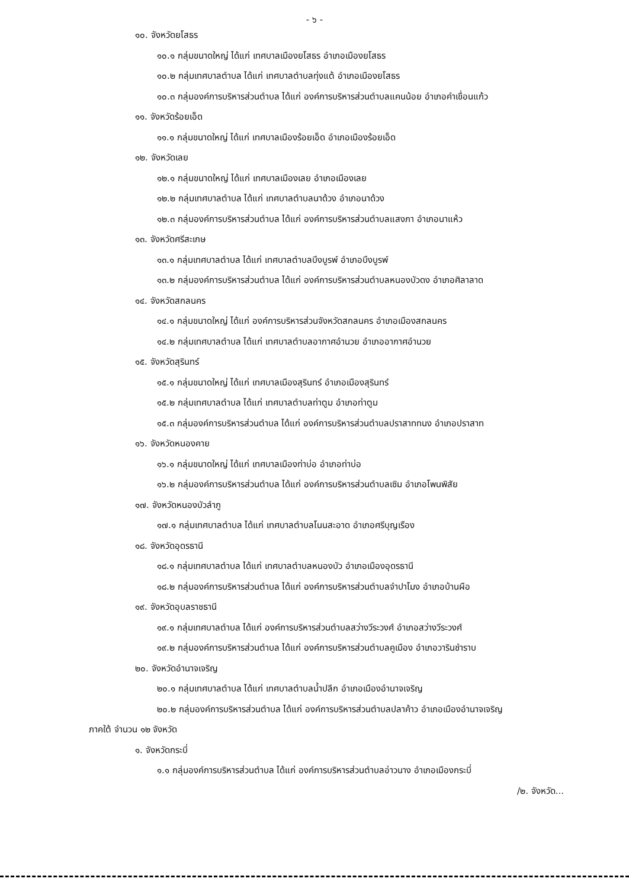- ๖ -
๑๐. จังหวัดยโสธร
๑๐.๑ กลุ่มขนาดใหญ่ ได้แก่ เทศบาลเมืองยโสธร อำเภอเมืองยโสธร
๑๐.๒ กลุ่มเทศบาลตำบล ได้แก่ เทศบาลตำบลทุ่งแต้ อำเภอเมืองยโสธร
๑๐.๓ กลุ่มองค์การบริหารส่วนตำบล ได้แก่ องค์การบริหารส่วนตำบลแคนน้อย อำเภอคำเขื่อนแก้ว
๑๑. จังหวัดร้อยเอ็ด
๑๑.๑ กลุ่มขนาดใหญ่ ได้แก่ เทศบาลเมืองร้อยเอ็ด อำเภอเมืองร้อยเอ็ด
๑๒. จังหวัดเลย
๑๒.๑ กลุ่มขนาดใหญ่ ได้แก่ เทศบาลเมืองเลย อำเภอเมืองเลย
๑๒.๒ กลุ่มเทศบาลตำบล ได้แก่ เทศบาลตำบลนาด้วง อำเภอนาด้วง
๑๒.๓ กลุ่มองค์การบริหารส่วนตำบล ได้แก่ องค์การบริหารส่วนตำบลแสงภา อำเภอนาแห้ว
๑๓. จังหวัดศรีสะเกษ
๑๓.๑ กลุ่มเทศบาลตำบล ได้แก่ เทศบาลตำบลบึงบูรพ์ อำเภอบึงบูรพ์
๑๓.๒ กลุ่มองค์การบริหารส่วนตำบล ได้แก่ องค์การบริหารส่วนตำบลหนองบัวดง อำเภอศิลาลาด
๑๔. จังหวัดสกลนคร
๑๔.๑ กลุ่มขนาดใหญ่ ได้แก่ องค์การบริหารส่วนจังหวัดสกลนคร อำเภอเมืองสกลนคร
๑๔.๒ กลุ่มเทศบาลตำบล ได้แก่ เทศบาลตำบลอากาศอำนวย อำเภออากาศอำนวย
๑๕. จังหวัดสุรินทร์
๑๕.๑ กลุ่มขนาดใหญ่ ได้แก่ เทศบาลเมืองสุรินทร์ อำเภอเมืองสุรินทร์
๑๕.๒ กลุ่มเทศบาลตำบล ได้แก่ เทศบาลตำบลท่าตูม อำเภอท่าตูม
๑๕.๓ กลุ่มองค์การบริหารส่วนตำบล ได้แก่ องค์การบริหารส่วนตำบลปราสาททนง อำเภอปราสาท
๑๖. จังหวัดหนองคาย
๑๖.๑ กลุ่มขนาดใหญ่ ได้แก่ เทศบาลเมืองท่าบ่อ อำเภอท่าบ่อ
๑๖.๒ กลุ่มองค์การบริหารส่วนตำบล ได้แก่ องค์การบริหารส่วนตำบลเซิม อำเภอโพนพิสัย
๑๗. จังหวัดหนองบัวลำภู
๑๗.๑ กลุ่มเทศบาลตำบล ได้แก่ เทศบาลตำบลโนนสะอาด อำเภอศรีบุญเรือง
๑๘. จังหวัดอุดรธานี
๑๘.๑ กลุ่มเทศบาลตำบล ได้แก่ เทศบาลตำบลหนองบัว อำเภอเมืองอุดรธานี
๑๘.๒ กลุ่มองค์การบริหารส่วนตำบล ได้แก่ องค์การบริหารส่วนตำบลจำปาโมง อำเภอบ้านผือ
๑๙. จังหวัดอุบลราชธานี
๑๙.๑ กลุ่มเทศบาลตำบล ได้แก่ องค์การบริหารส่วนตำบลสว่างวีระวงศ์ อำเภอสว่างวีระวงศ์
๑๙.๒ กลุ่มองค์การบริหารส่วนตำบล ได้แก่ องค์การบริหารส่วนตำบลคูเมือง อำเภอวารินชำราบ
๒๐. จังหวัดอำนาจเจริญ
๒๐.๑ กลุ่มเทศบาลตำบล ได้แก่ เทศบาลตำบลน้ำปลีก อำเภอเมืองอำนาจเจริญ
๒๐.๒ กลุ่มองค์การบริหารส่วนตำบล ได้แก่ องค์การบริหารส่วนตำบลปลาค้าว อำเภอเมืองอำนาจเจริญ
ภาคใต้ จำนวน ๑๒ จังหวัด
๑. จังหวัดกระบี่
๑.๑ กลุ่มองค์การบริหารส่วนตำบล ได้แก่ องค์การบริหารส่วนตำบลอ่าวนาง อำเภอเมืองกระบี่
/๒. จังหวัด...